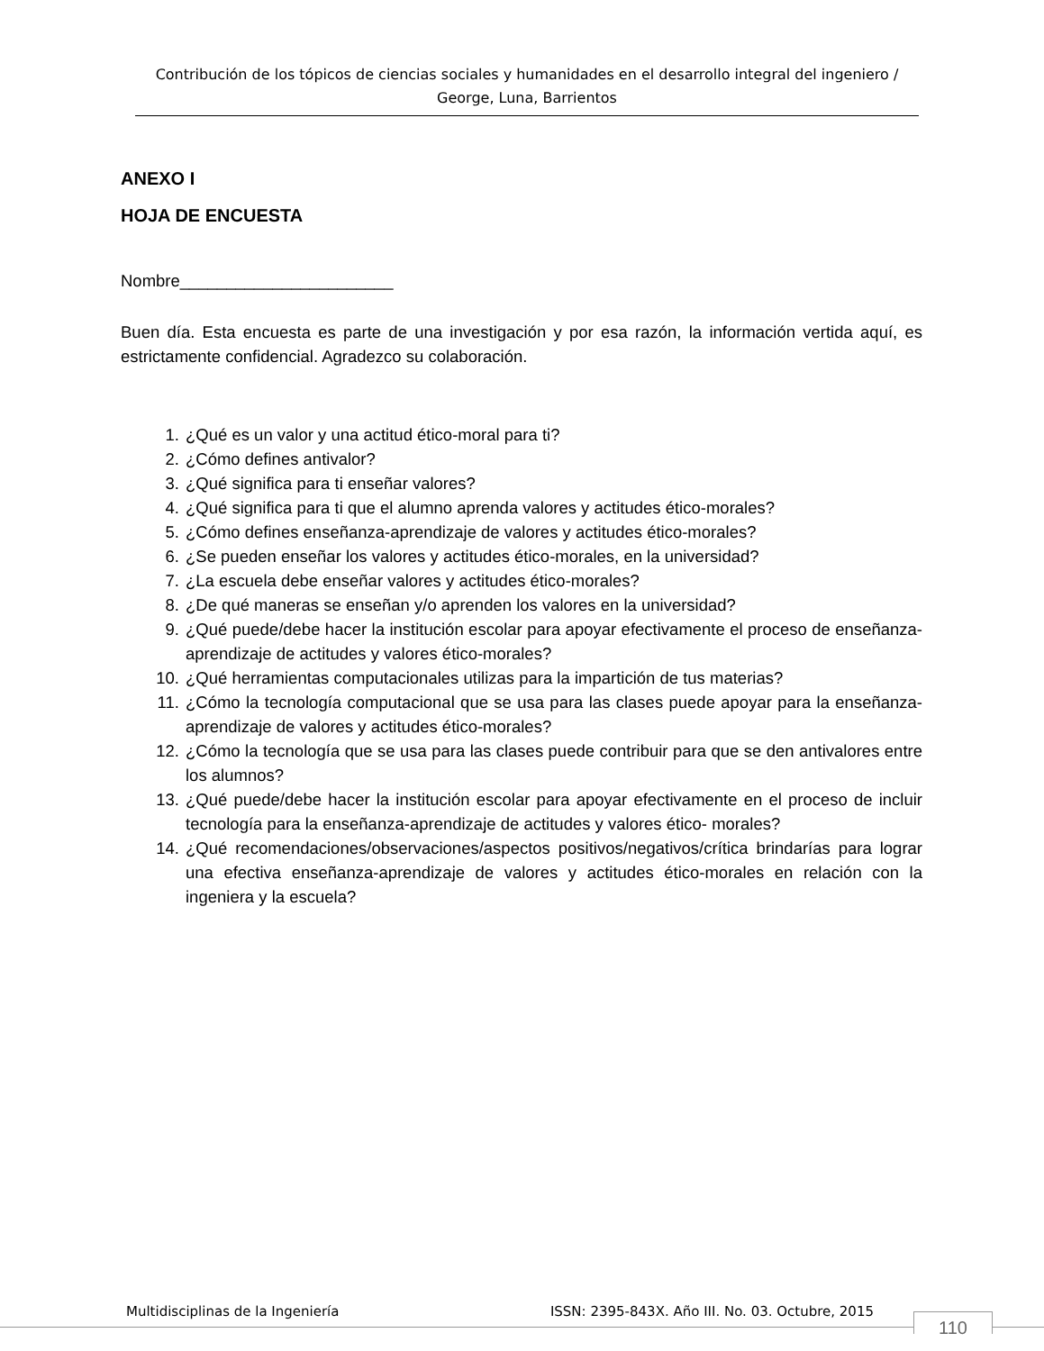Contribución de los tópicos de ciencias sociales y humanidades en el desarrollo integral del ingeniero / George, Luna, Barrientos
ANEXO I
HOJA DE ENCUESTA
Nombre_______________________
Buen día. Esta encuesta es parte de una investigación y por esa razón, la información vertida aquí, es estrictamente confidencial. Agradezco su colaboración.
1. ¿Qué es un valor y una actitud ético-moral para ti?
2. ¿Cómo defines antivalor?
3. ¿Qué significa para ti enseñar valores?
4. ¿Qué significa para ti que el alumno aprenda valores y actitudes ético-morales?
5. ¿Cómo defines enseñanza-aprendizaje de valores y actitudes ético-morales?
6. ¿Se pueden enseñar los valores y actitudes ético-morales, en la universidad?
7. ¿La escuela debe enseñar valores y actitudes ético-morales?
8. ¿De qué maneras se enseñan y/o aprenden los valores en la universidad?
9. ¿Qué puede/debe hacer la institución escolar para apoyar efectivamente el proceso de enseñanza-aprendizaje de actitudes y valores ético-morales?
10. ¿Qué herramientas computacionales utilizas para la impartición de tus materias?
11. ¿Cómo la tecnología computacional que se usa para las clases puede apoyar para la enseñanza-aprendizaje de valores y actitudes ético-morales?
12. ¿Cómo la tecnología que se usa para las clases puede contribuir para que se den antivalores entre los alumnos?
13. ¿Qué puede/debe hacer la institución escolar para apoyar efectivamente en el proceso de incluir tecnología para la enseñanza-aprendizaje de actitudes y valores ético- morales?
14. ¿Qué recomendaciones/observaciones/aspectos positivos/negativos/crítica brindarías para lograr una efectiva enseñanza-aprendizaje de valores y actitudes ético-morales en relación con la ingeniera y la escuela?
Multidisciplinas de la Ingeniería ISSN: 2395-843X. Año III. No. 03. Octubre, 2015
110